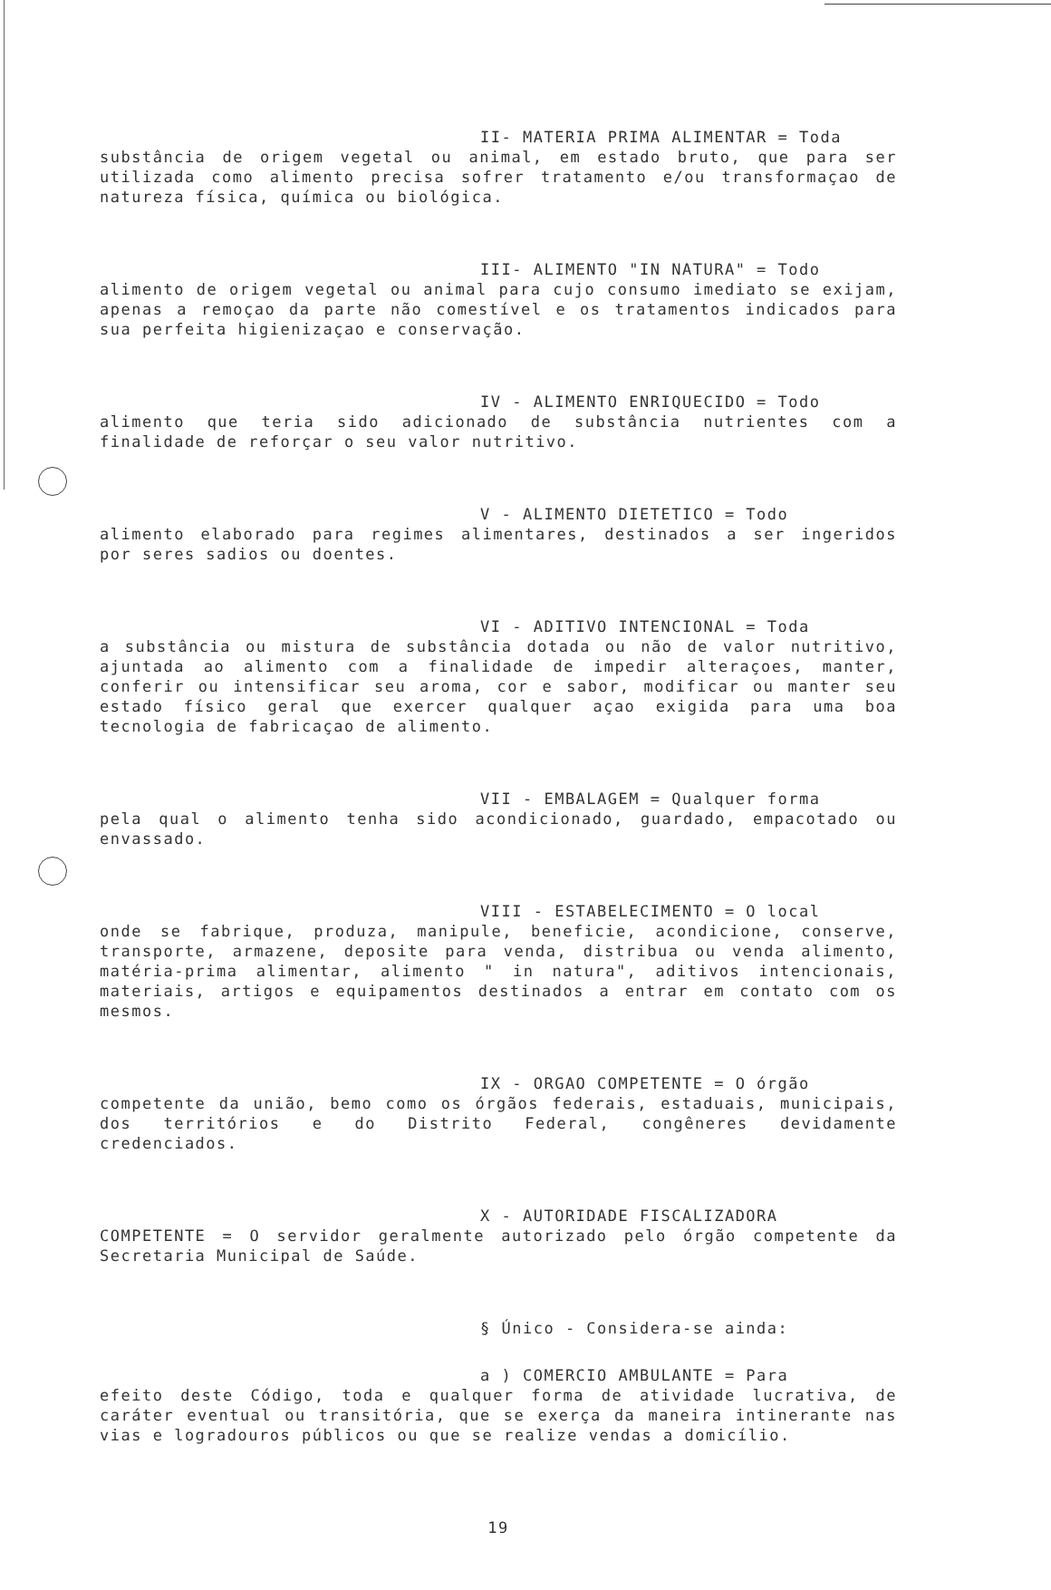II- MATERIA PRIMA ALIMENTAR = Toda
substância de origem vegetal ou animal, em estado bruto, que para ser utilizada como alimento precisa sofrer tratamento e/ou transformaçao de natureza física, química ou biológica.
III- ALIMENTO "IN NATURA" = Todo
alimento de origem vegetal ou animal para cujo consumo imediato se exijam, apenas a remoçao da parte não comestível e os tratamentos indicados para sua perfeita higienizaçao e conservação.
IV - ALIMENTO ENRIQUECIDO = Todo
alimento que teria sido adicionado de substância nutrientes com a finalidade de reforçar o seu valor nutritivo.
V - ALIMENTO DIETETICO = Todo
alimento elaborado para regimes alimentares, destinados a ser ingeridos por seres sadios ou doentes.
VI - ADITIVO INTENCIONAL = Toda
a substância ou mistura de substância dotada ou não de valor nutritivo, ajuntada ao alimento com a finalidade de impedir alteraçoes, manter, conferir ou intensificar seu aroma, cor e sabor, modificar ou manter seu estado físico geral que exercer qualquer açao exigida para uma boa tecnologia de fabricaçao de alimento.
VII - EMBALAGEM = Qualquer forma
pela qual o alimento tenha sido acondicionado, guardado, empacotado ou envassado.
VIII - ESTABELECIMENTO = O local
onde se fabrique, produza, manipule, beneficie, acondicione, conserve, transporte, armazene, deposite para venda, distribua ou venda alimento, matéria-prima alimentar, alimento " in natura", aditivos intencionais, materiais, artigos e equipamentos destinados a entrar em contato com os mesmos.
IX - ORGAO COMPETENTE = O órgão
competente da união, bemo como os órgãos federais, estaduais, municipais, dos territórios e do Distrito Federal, congêneres devidamente credenciados.
X - AUTORIDADE FISCALIZADORA
COMPETENTE = O servidor geralmente autorizado pelo órgão competente da Secretaria Municipal de Saúde.
§ Único - Considera-se ainda:
a ) COMERCIO AMBULANTE = Para
efeito deste Código, toda e qualquer forma de atividade lucrativa, de caráter eventual ou transitória, que se exerça da maneira intinerante nas vias e logradouros públicos ou que se realize vendas a domicílio.
19